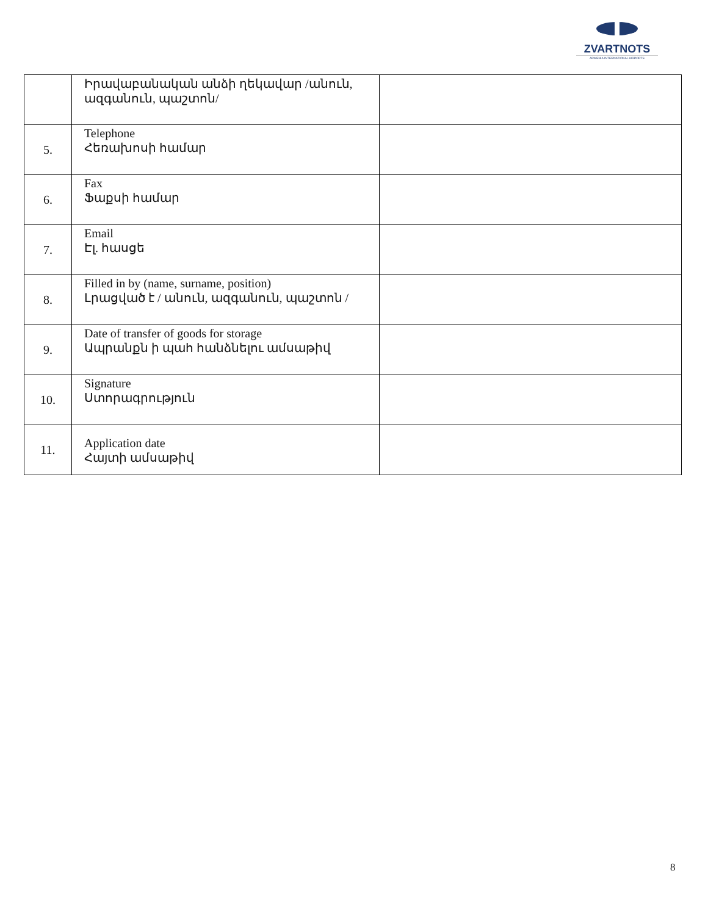ZVARTNOTS
ARMENIA INTERNATIONAL AIRPORTS
| | Իրավաբանական անձի ղեկավար /անուն, ազգանուն, պաշտոն/ | |
| 5. | Telephone Հեռախոսի համար | |
| 6. | Fax Ֆաքսի համար | |
| 7. | Email Էլ. հասցե | |
| 8. | Filled in by (name, surname, position) Լրացված է / անուն, ազգանուն, պաշտոն / | |
| 9. | Date of transfer of goods for storage Ապրանքն ի պահ հանձնելու ամսաթիվ | |
| 10. | Signature Ստորագրություն | |
| 11. | Application date Հայտի ամսաթիվ | |
8